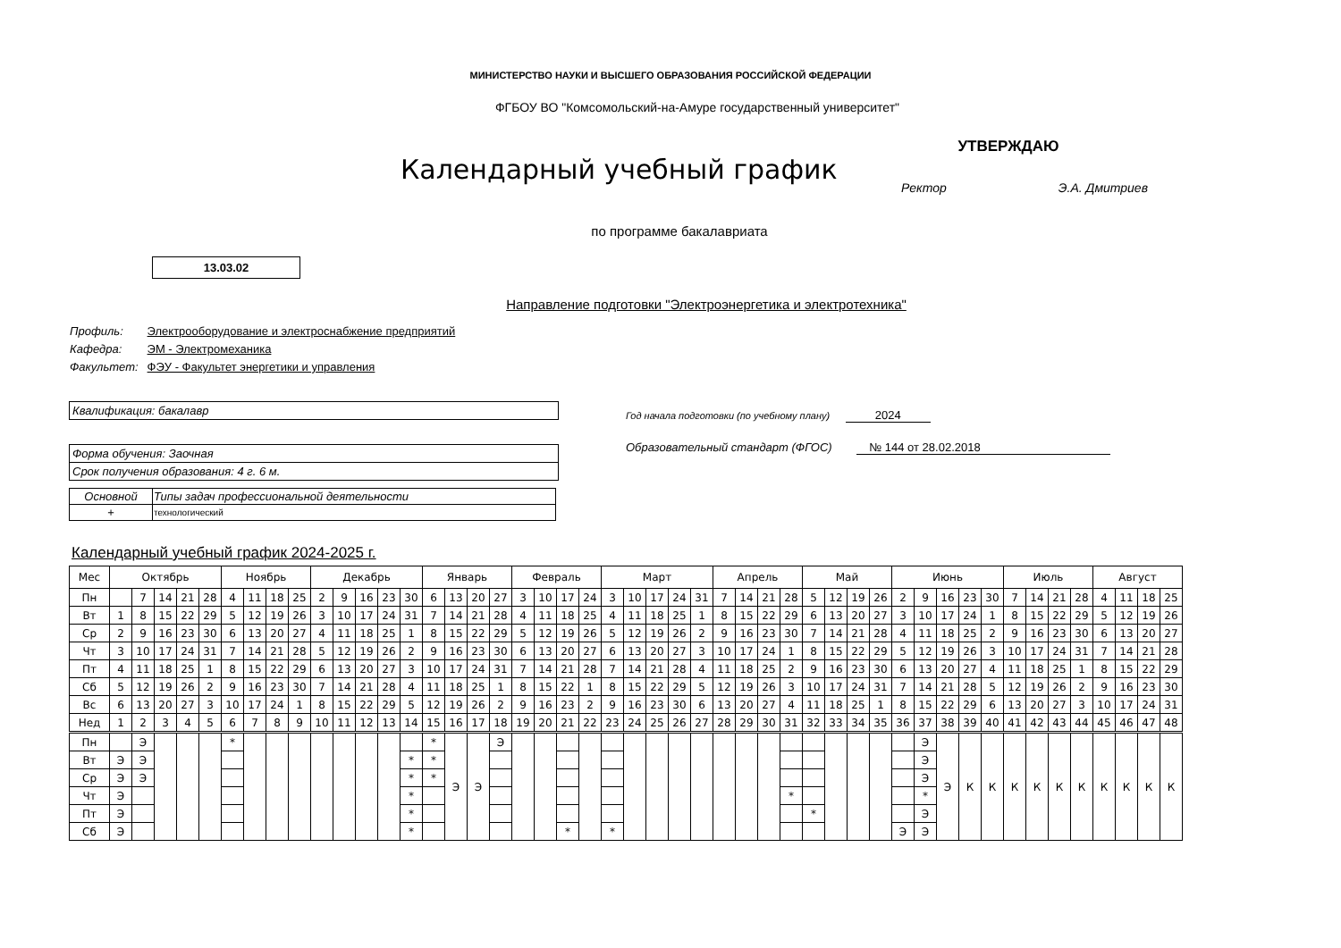МИНИСТЕРСТВО НАУКИ И ВЫСШЕГО ОБРАЗОВАНИЯ РОССИЙСКОЙ ФЕДЕРАЦИИ
ФГБОУ ВО "Комсомольский-на-Амуре государственный университет"
Календарный учебный график
УТВЕРЖДАЮ
Ректор Э.А. Дмитриев
по программе бакалавриата
13.03.02
Направление подготовки "Электроэнергетика и электротехника"
| Профиль: | Электрооборудование и электроснабжение предприятий |
| Кафедра: | ЭМ - Электромеханика |
| Факультет: | ФЭУ - Факультет энергетики и управления |
Квалификация: бакалавр
Форма обучения: Заочная
Срок получения образования: 4 г. 6 м.
| Основной | Типы задач профессиональной деятельности |
| + | технологический |
Год начала подготовки (по учебному плану) 2024
Образовательный стандарт (ФГОС) № 144 от 28.02.2018
Календарный учебный график 2024-2025 г.
| Мес | Октябрь | | | | | Ноябрь | | | | Декабрь | | | | | Январь | | | | Февраль | | | | Март | | | | | Апрель | | | | Май | | | | Июнь | | | | | Июль | | | | Август | | | |
| Пн | | 7 | 14 | 21 | 28 | 4 | 11 | 18 | 25 | 2 | 9 | 16 | 23 | 30 | 6 | 13 | 20 | 27 | 3 | 10 | 17 | 24 | 3 | 10 | 17 | 24 | 31 | 7 | 14 | 21 | 28 | 5 | 12 | 19 | 26 | 2 | 9 | 16 | 23 | 30 | 7 | 14 | 21 | 28 | 4 | 11 | 18 | 25 |
| Вт | 1 | 8 | 15 | 22 | 29 | 5 | 12 | 19 | 26 | 3 | 10 | 17 | 24 | 31 | 7 | 14 | 21 | 28 | 4 | 11 | 18 | 25 | 4 | 11 | 18 | 25 | 1 | 8 | 15 | 22 | 29 | 6 | 13 | 20 | 27 | 3 | 10 | 17 | 24 | 1 | 8 | 15 | 22 | 29 | 5 | 12 | 19 | 26 |
| Ср | 2 | 9 | 16 | 23 | 30 | 6 | 13 | 20 | 27 | 4 | 11 | 18 | 25 | 1 | 8 | 15 | 22 | 29 | 5 | 12 | 19 | 26 | 5 | 12 | 19 | 26 | 2 | 9 | 16 | 23 | 30 | 7 | 14 | 21 | 28 | 4 | 11 | 18 | 25 | 2 | 9 | 16 | 23 | 30 | 6 | 13 | 20 | 27 |
| Чт | 3 | 10 | 17 | 24 | 31 | 7 | 14 | 21 | 28 | 5 | 12 | 19 | 26 | 2 | 9 | 16 | 23 | 30 | 6 | 13 | 20 | 27 | 6 | 13 | 20 | 27 | 3 | 10 | 17 | 24 | 1 | 8 | 15 | 22 | 29 | 5 | 12 | 19 | 26 | 3 | 10 | 17 | 24 | 31 | 7 | 14 | 21 | 28 |
| Пт | 4 | 11 | 18 | 25 | 1 | 8 | 15 | 22 | 29 | 6 | 13 | 20 | 27 | 3 | 10 | 17 | 24 | 31 | 7 | 14 | 21 | 28 | 7 | 14 | 21 | 28 | 4 | 11 | 18 | 25 | 2 | 9 | 16 | 23 | 30 | 6 | 13 | 20 | 27 | 4 | 11 | 18 | 25 | 1 | 8 | 15 | 22 | 29 |
| Сб | 5 | 12 | 19 | 26 | 2 | 9 | 16 | 23 | 30 | 7 | 14 | 21 | 28 | 4 | 11 | 18 | 25 | 1 | 8 | 15 | 22 | 1 | 8 | 15 | 22 | 29 | 5 | 12 | 19 | 26 | 3 | 10 | 17 | 24 | 31 | 7 | 14 | 21 | 28 | 5 | 12 | 19 | 26 | 2 | 9 | 16 | 23 | 30 |
| Вс | 6 | 13 | 20 | 27 | 3 | 10 | 17 | 24 | 1 | 8 | 15 | 22 | 29 | 5 | 12 | 19 | 26 | 2 | 9 | 16 | 23 | 2 | 9 | 16 | 23 | 30 | 6 | 13 | 20 | 27 | 4 | 11 | 18 | 25 | 1 | 8 | 15 | 22 | 29 | 6 | 13 | 20 | 27 | 3 | 10 | 17 | 24 | 31 |
| Нед | 1 | 2 | 3 | 4 | 5 | 6 | 7 | 8 | 9 | 10 | 11 | 12 | 13 | 14 | 15 | 16 | 17 | 18 | 19 | 20 | 21 | 22 | 23 | 24 | 25 | 26 | 27 | 28 | 29 | 30 | 31 | 32 | 33 | 34 | 35 | 36 | 37 | 38 | 39 | 40 | 41 | 42 | 43 | 44 | 45 | 46 | 47 | 48 |
| Пн | | Э | | | | * | | | | | | | | | * | Э | Э | Э | | | | | | | | | | | | | | | | | | | Э | Э | К | К | К | К | К | К | К | К | К | К |
| Вт | Э | Э | | | | | | | | | | | | * | * | | | | | | | | | | | | | | | | | | | | | | Э | | | | | | | | | | | |
| Ср | Э | Э | | | | | | | | | | | | * | * | | | | | | | | | | | | | | | | | | | | | | Э | | | | | | | | | | | |
| Чт | Э | | | | | | | | | | | | | * | | | | | | | | | | | | | | | | | * | | | | | | * | | | | | | | | | | | |
| Пт | Э | | | | | | | | | | | | | * | | | | | | | | | | | | | | | | | | * | | | | | Э | | | | | | | | | | | |
| Сб | Э | | | | | | | | | | | | | * | | | | | | | * | | * | | | | | | | | | | | | | Э | Э | | | | | | | | | | | |